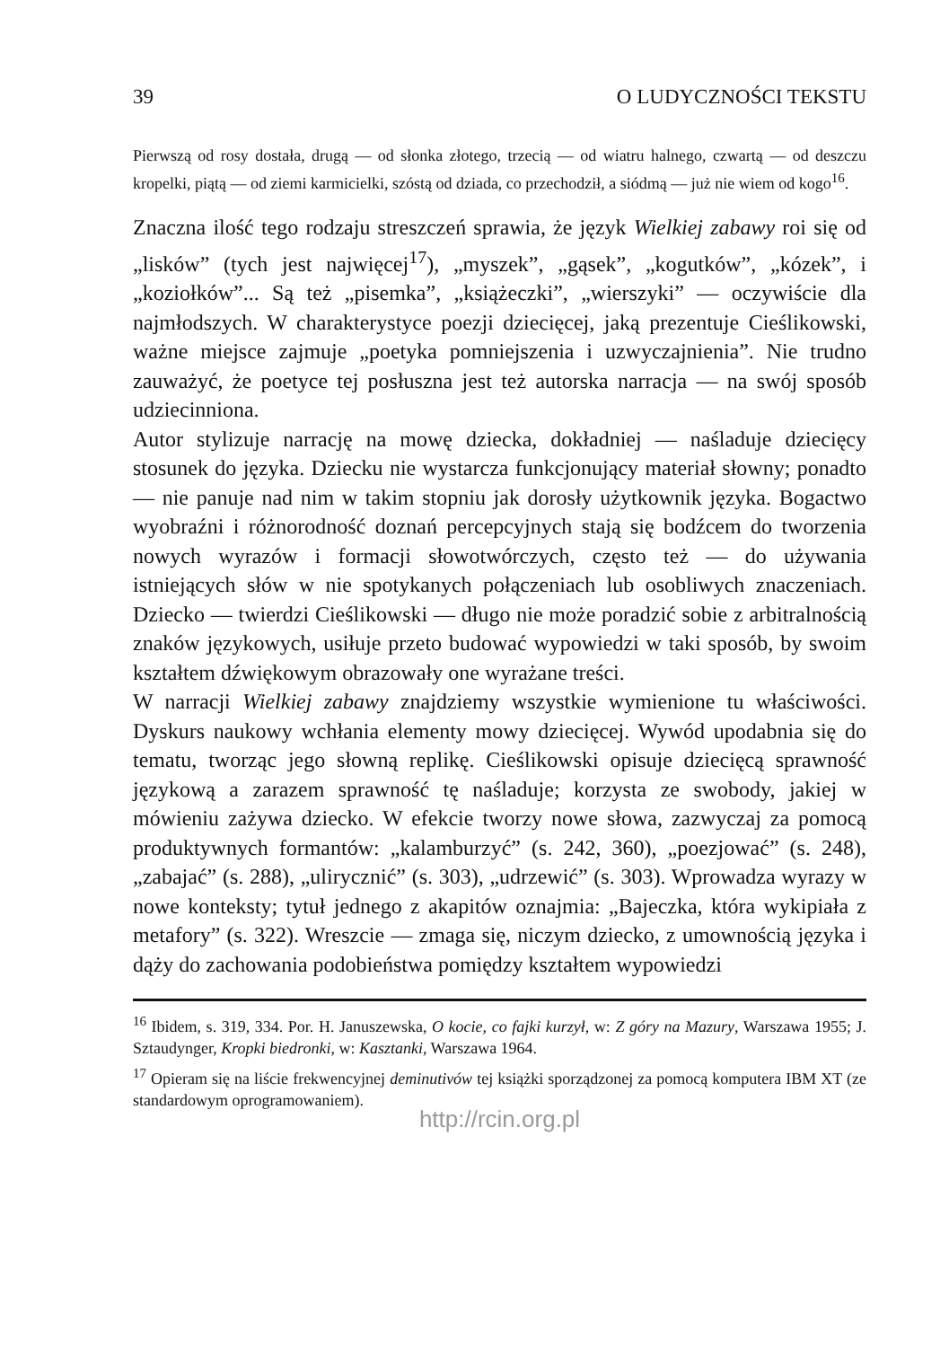39 O LUDYCZNOŚCI TEKSTU
Pierwszą od rosy dostała, drugą — od słonka złotego, trzecią — od wiatru halnego, czwartą — od deszczu kropelki, piątą — od ziemi karmicielki, szóstą od dziada, co przechodził, a siódmą — już nie wiem od kogo<sup>16</sup>.
Znaczna ilość tego rodzaju streszczeń sprawia, że język Wielkiej zabawy roi się od „lisków” (tych jest najwięcej<sup>17</sup>), „myszek”, „gąsek”, „kogutków”, „kózek”, i „koziołków”... Są też „pisemka”, „książeczki”, „wierszyki” — oczywiście dla najmłodszych. W charakterystyce poezji dziecięcej, jaką prezentuje Cieślikowski, ważne miejsce zajmuje „poetyka pomniejszenia i uzwyczajnienia”. Nie trudno zauważyć, że poetyce tej posłuszna jest też autorska narracja — na swój sposób udziecinniona.
Autor stylizuje narrację na mowę dziecka, dokładniej — naśladuje dziecięcy stosunek do języka. Dziecku nie wystarcza funkcjonujący materiał słowny; ponadto — nie panuje nad nim w takim stopniu jak dorosły użytkownik języka. Bogactwo wyobraźni i różnorodność doznań percepcyjnych stają się bodźcem do tworzenia nowych wyrazów i formacji słowotwórczych, często też — do używania istniejących słów w nie spotykanych połączeniach lub osobliwych znaczeniach. Dziecko — twierdzi Cieślikowski — długo nie może poradzić sobie z arbitralnością znaków językowych, usiłuje przeto budować wypowiedzi w taki sposób, by swoim kształtem dźwiękowym obrazowały one wyrażane treści.
W narracji Wielkiej zabawy znajdziemy wszystkie wymienione tu właściwości. Dyskurs naukowy wchłania elementy mowy dziecięcej. Wywód upodabnia się do tematu, tworząc jego słowną replikę. Cieślikowski opisuje dziecięcą sprawność językową a zarazem sprawność tę naśladuje; korzysta ze swobody, jakiej w mówieniu zażywa dziecko. W efekcie tworzy nowe słowa, zazwyczaj za pomocą produktywnych formantów: „kalamburzyć” (s. 242, 360), „poezjować” (s. 248), „zabajać” (s. 288), „ulirycznić” (s. 303), „udrzewić” (s. 303). Wprowadza wyrazy w nowe konteksty; tytuł jednego z akapitów oznajmia: „Bajeczka, która wykipiała z metafory” (s. 322). Wreszcie — zmaga się, niczym dziecko, z umownością języka i dąży do zachowania podobieństwa pomiędzy kształtem wypowiedzi
<sup>16</sup> Ibidem, s. 319, 334. Por. H. Januszewska, O kocie, co fajki kurzył, w: Z góry na Mazury, Warszawa 1955; J. Sztaudynger, Kropki biedronki, w: Kasztanki, Warszawa 1964.
<sup>17</sup> Opieram się na liście frekwencyjnej deminutivów tej książki sporządzonej za pomocą komputera IBM XT (ze standardowym oprogramowaniem).
http://rcin.org.pl